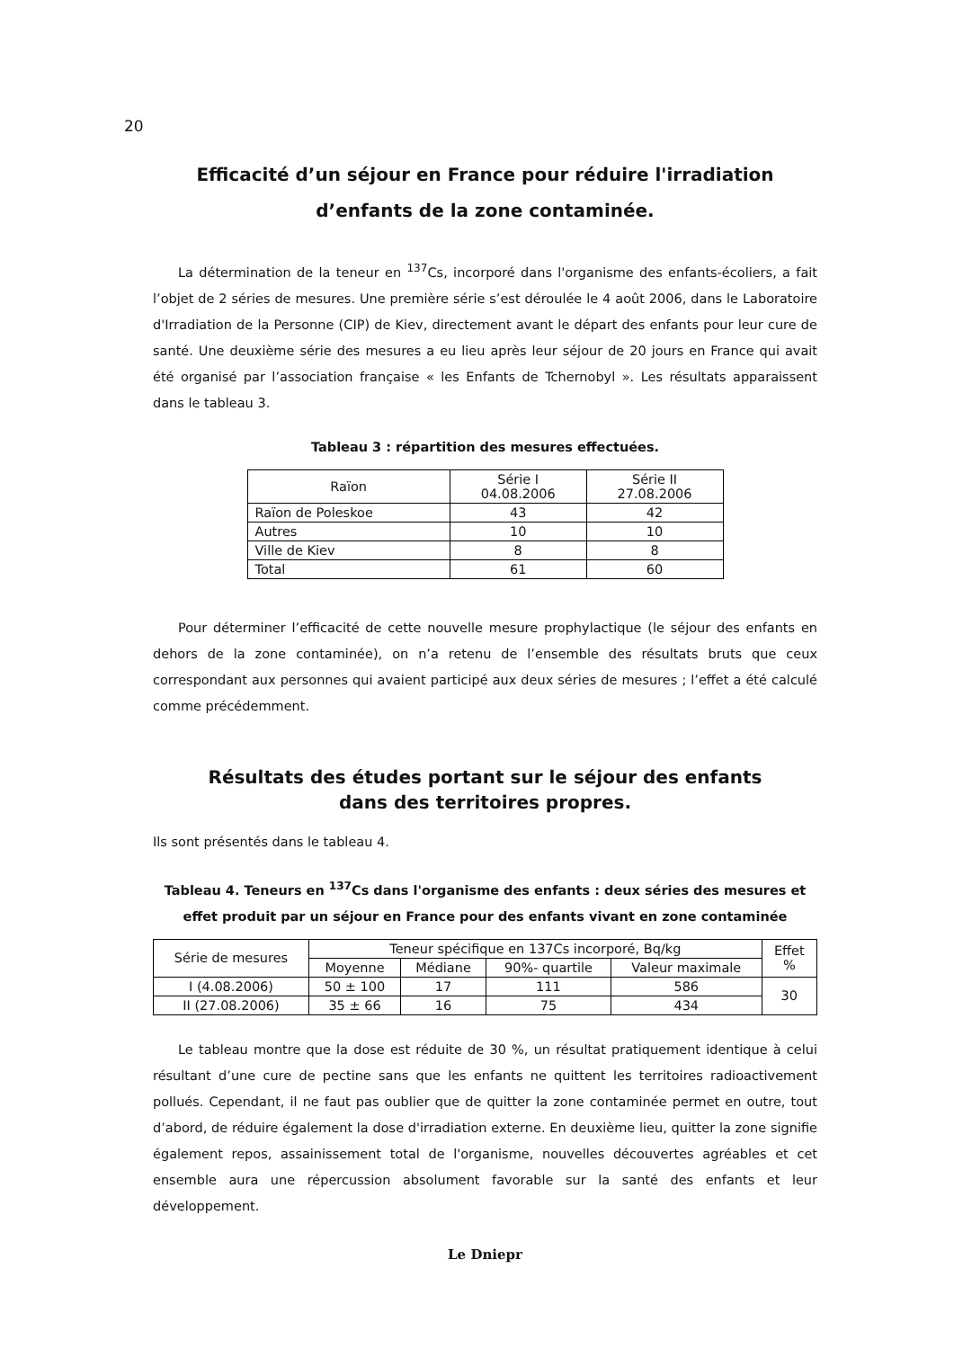20
Efficacité d’un séjour en France pour réduire l'irradiation
d’enfants de la zone contaminée.
La détermination de la teneur en <sup>137</sup>Cs, incorporé dans l'organisme des enfants-écoliers, a fait l’objet de 2 séries de mesures. Une première série s’est déroulée le 4 août 2006, dans le Laboratoire d'Irradiation de la Personne (CIP) de Kiev, directement avant le départ des enfants pour leur cure de santé. Une deuxième série des mesures a eu lieu après leur séjour de 20 jours en France qui avait été organisé par l’association française « les Enfants de Tchernobyl ». Les résultats apparaissent dans le tableau 3.
Tableau 3 : répartition des mesures effectuées.
| Raïon | Série I 04.08.2006 | Série II 27.08.2006 |
| --- | --- | --- |
| Raïon de Poleskoe | 43 | 42 |
| Autres | 10 | 10 |
| Ville de Kiev | 8 | 8 |
| Total | 61 | 60 |
Pour déterminer l’efficacité de cette nouvelle mesure prophylactique (le séjour des enfants en dehors de la zone contaminée), on n’a retenu de l’ensemble des résultats bruts que ceux correspondant aux personnes qui avaient participé aux deux séries de mesures ; l’effet a été calculé comme précédemment.
Résultats des études portant sur le séjour des enfants
dans des territoires propres.
Ils sont présentés dans le tableau 4.
Tableau 4. Teneurs en <sup>137</sup>Cs dans l'organisme des enfants : deux séries des mesures et effet produit par un séjour en France pour des enfants vivant en zone contaminée
| Série de mesures | Teneur spécifique en 137Cs incorporé, Bq/kg | | | | Effet % |
| --- | --- | --- | --- | --- | --- |
| | Moyenne | Médiane | 90%- quartile | Valeur maximale | |
| I (4.08.2006) | 50 ± 100 | 17 | 111 | 586 | 30 |
| II (27.08.2006) | 35 ± 66 | 16 | 75 | 434 | |
Le tableau montre que la dose est réduite de 30 %, un résultat pratiquement identique à celui résultant d’une cure de pectine sans que les enfants ne quittent les territoires radioactivement pollués. Cependant, il ne faut pas oublier que de quitter la zone contaminée permet en outre, tout d’abord, de réduire également la dose d'irradiation externe. En deuxième lieu, quitter la zone signifie également repos, assainissement total de l'organisme, nouvelles découvertes agréables et cet ensemble aura une répercussion absolument favorable sur la santé des enfants et leur développement.
Le Dniepr